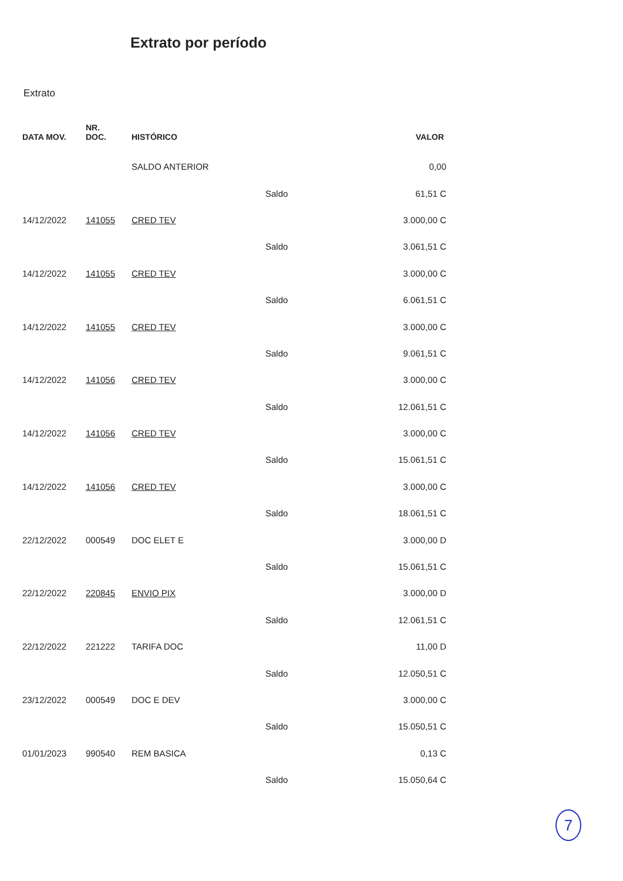Extrato por período
Extrato
| DATA MOV. | NR. DOC. | HISTÓRICO | | VALOR |
| --- | --- | --- | --- | --- |
| | | SALDO ANTERIOR | | 0,00 |
| | | | Saldo | 61,51 C |
| 14/12/2022 | 141055 | CRED TEV | | 3.000,00 C |
| | | | Saldo | 3.061,51 C |
| 14/12/2022 | 141055 | CRED TEV | | 3.000,00 C |
| | | | Saldo | 6.061,51 C |
| 14/12/2022 | 141055 | CRED TEV | | 3.000,00 C |
| | | | Saldo | 9.061,51 C |
| 14/12/2022 | 141056 | CRED TEV | | 3.000,00 C |
| | | | Saldo | 12.061,51 C |
| 14/12/2022 | 141056 | CRED TEV | | 3.000,00 C |
| | | | Saldo | 15.061,51 C |
| 14/12/2022 | 141056 | CRED TEV | | 3.000,00 C |
| | | | Saldo | 18.061,51 C |
| 22/12/2022 | 000549 | DOC ELET E | | 3.000,00 D |
| | | | Saldo | 15.061,51 C |
| 22/12/2022 | 220845 | ENVIO PIX | | 3.000,00 D |
| | | | Saldo | 12.061,51 C |
| 22/12/2022 | 221222 | TARIFA DOC | | 11,00 D |
| | | | Saldo | 12.050,51 C |
| 23/12/2022 | 000549 | DOC E DEV | | 3.000,00 C |
| | | | Saldo | 15.050,51 C |
| 01/01/2023 | 990540 | REM BASICA | | 0,13 C |
| | | | Saldo | 15.050,64 C |
7